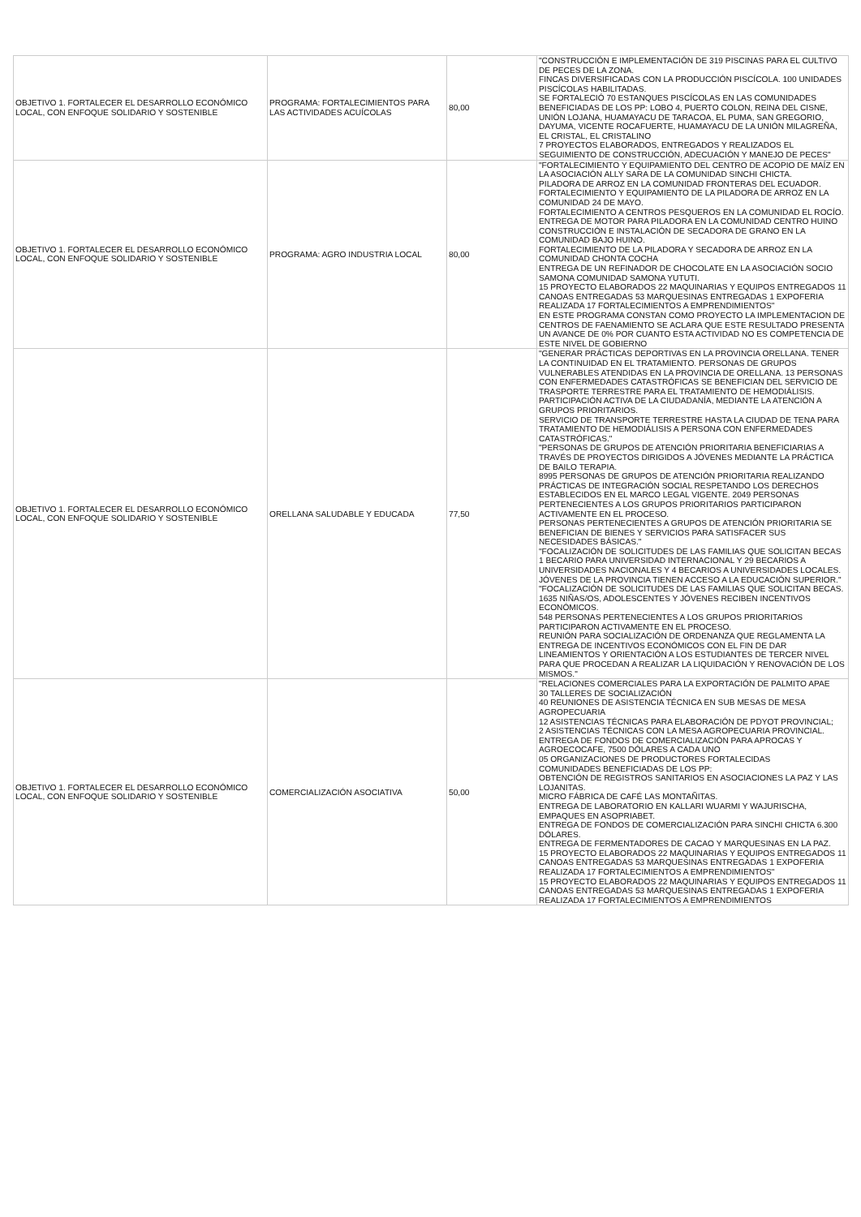| OBJETIVO 1. FORTALECER EL DESARROLLO ECONÓMICO LOCAL, CON ENFOQUE SOLIDARIO Y SOSTENIBLE | PROGRAMA: FORTALECIMIENTOS PARA LAS ACTIVIDADES ACUÍCOLAS | 80,00 | "CONSTRUCCIÓN E IMPLEMENTACIÓN DE 319 PISCINAS PARA EL CULTIVO DE PECES DE LA ZONA. FINCAS DIVERSIFICADAS CON LA PRODUCCIÓN PISCÍCOLA. 100 UNIDADES PISCÍCOLAS HABILITADAS. SE FORTALECIÓ 70 ESTANQUES PISCÍCOLAS EN LAS COMUNIDADES BENEFICIADAS DE LOS PP: LOBO 4, PUERTO COLON, REINA DEL CISNE, UNIÓN LOJANA, HUAMAYACU DE TARACOA, EL PUMA, SAN GREGORIO, DAYUMA, VICENTE ROCAFUERTE, HUAMAYACU DE LA UNIÓN MILAGREÑA, EL CRISTAL, EL CRISTALINO 7 PROYECTOS ELABORADOS, ENTREGADOS Y REALIZADOS EL SEGUIMIENTO DE CONSTRUCCIÓN, ADECUACIÓN Y MANEJO DE PECES" |
| OBJETIVO 1. FORTALECER EL DESARROLLO ECONÓMICO LOCAL, CON ENFOQUE SOLIDARIO Y SOSTENIBLE | PROGRAMA: AGRO INDUSTRIA LOCAL | 80,00 | "FORTALECIMIENTO Y EQUIPAMIENTO DEL CENTRO DE ACOPIO DE MAÍZ EN LA ASOCIACIÓN ALLY SARA DE LA COMUNIDAD SINCHI CHICTA. PILADORA DE ARROZ EN LA COMUNIDAD FRONTERAS DEL ECUADOR. FORTALECIMIENTO Y EQUIPAMIENTO DE LA PILADORA DE ARROZ EN LA COMUNIDAD 24 DE MAYO. FORTALECIMIENTO A CENTROS PESQUEROS EN LA COMUNIDAD EL ROCÍO. ENTREGA DE MOTOR PARA PILADORA EN LA COMUNIDAD CENTRO HUINO CONSTRUCCIÓN E INSTALACIÓN DE SECADORA DE GRANO EN LA COMUNIDAD BAJO HUINO. FORTALECIMIENTO DE LA PILADORA Y SECADORA DE ARROZ EN LA COMUNIDAD CHONTA COCHA ENTREGA DE UN REFINADOR DE CHOCOLATE EN LA ASOCIACIÓN SOCIO SAMONA COMUNIDAD SAMONA YUTUTI. 15 PROYECTO ELABORADOS 22 MAQUINARIAS Y EQUIPOS ENTREGADOS 11 CANOAS ENTREGADAS 53 MARQUESINAS ENTREGADAS 1 EXPOFERIA REALIZADA 17 FORTALECIMIENTOS A EMPRENDIMIENTOS" EN ESTE PROGRAMA CONSTAN COMO PROYECTO LA IMPLEMENTACION DE CENTROS DE FAENAMIENTO SE ACLARA QUE ESTE RESULTADO PRESENTA UN AVANCE DE 0% POR CUANTO ESTA ACTIVIDAD NO ES COMPETENCIA DE ESTE NIVEL DE GOBIERNO |
| OBJETIVO 1. FORTALECER EL DESARROLLO ECONÓMICO LOCAL, CON ENFOQUE SOLIDARIO Y SOSTENIBLE | ORELLANA SALUDABLE Y EDUCADA | 77,50 | "GENERAR PRÁCTICAS DEPORTIVAS EN LA PROVINCIA ORELLANA. TENER LA CONTINUIDAD EN EL TRATAMIENTO. PERSONAS DE GRUPOS VULNERABLES ATENDIDAS EN LA PROVINCIA DE ORELLANA. 13 PERSONAS CON ENFERMEDADES CATASTRÓFICAS SE BENEFICIAN DEL SERVICIO DE TRASPORTE TERRESTRE PARA EL TRATAMIENTO DE HEMODIÁLISIS. PARTICIPACIÓN ACTIVA DE LA CIUDADANÍA, MEDIANTE LA ATENCIÓN A GRUPOS PRIORITARIOS. SERVICIO DE TRANSPORTE TERRESTRE HASTA LA CIUDAD DE TENA PARA TRATAMIENTO DE HEMODIÁLISIS A PERSONA CON ENFERMEDADES CATASTRÓFICAS." "PERSONAS DE GRUPOS DE ATENCIÓN PRIORITARIA BENEFICIARIAS A TRAVÉS DE PROYECTOS DIRIGIDOS A JÓVENES MEDIANTE LA PRÁCTICA DE BAILO TERAPIA. 8995 PERSONAS DE GRUPOS DE ATENCIÓN PRIORITARIA REALIZANDO PRÁCTICAS DE INTEGRACIÓN SOCIAL RESPETANDO LOS DERECHOS ESTABLECIDOS EN EL MARCO LEGAL VIGENTE. 2049 PERSONAS PERTENECIENTES A LOS GRUPOS PRIORITARIOS PARTICIPARON ACTIVAMENTE EN EL PROCESO. PERSONAS PERTENECIENTES A GRUPOS DE ATENCIÓN PRIORITARIA SE BENEFICIAN DE BIENES Y SERVICIOS PARA SATISFACER SUS NECESIDADES BÁSICAS." "FOCALIZACIÓN DE SOLICITUDES DE LAS FAMILIAS QUE SOLICITAN BECAS 1 BECARIO PARA UNIVERSIDAD INTERNACIONAL Y 29 BECARIOS A UNIVERSIDADES NACIONALES Y 4 BECARIOS A UNIVERSIDADES LOCALES. JÓVENES DE LA PROVINCIA TIENEN ACCESO A LA EDUCACIÓN SUPERIOR." "FOCALIZACIÓN DE SOLICITUDES DE LAS FAMILIAS QUE SOLICITAN BECAS. 1635 NIÑAS/OS, ADOLESCENTES Y JÓVENES RECIBEN INCENTIVOS ECONÓMICOS. 548 PERSONAS PERTENECIENTES A LOS GRUPOS PRIORITARIOS PARTICIPARON ACTIVAMENTE EN EL PROCESO. REUNIÓN PARA SOCIALIZACIÓN DE ORDENANZA QUE REGLAMENTA LA ENTREGA DE INCENTIVOS ECONÓMICOS CON EL FIN DE DAR LINEAMIENTOS Y ORIENTACIÓN A LOS ESTUDIANTES DE TERCER NIVEL PARA QUE PROCEDAN A REALIZAR LA LIQUIDACIÓN Y RENOVACIÓN DE LOS MISMOS." |
| OBJETIVO 1. FORTALECER EL DESARROLLO ECONÓMICO LOCAL, CON ENFOQUE SOLIDARIO Y SOSTENIBLE | COMERCIALIZACIÓN ASOCIATIVA | 50,00 | "RELACIONES COMERCIALES PARA LA EXPORTACIÓN DE PALMITO APAE 30 TALLERES DE SOCIALIZACIÓN 40 REUNIONES DE ASISTENCIA TÉCNICA EN SUB MESAS DE MESA AGROPECUARIA 12 ASISTENCIAS TÉCNICAS PARA ELABORACIÓN DE PDYOT PROVINCIAL; 2 ASISTENCIAS TÉCNICAS CON LA MESA AGROPECUARIA PROVINCIAL. ENTREGA DE FONDOS DE COMERCIALIZACIÓN PARA APROCAS Y AGROECOCAFE, 7500 DÓLARES A CADA UNO 05 ORGANIZACIONES DE PRODUCTORES FORTALECIDAS COMUNIDADES BENEFICIADAS DE LOS PP: OBTENCIÓN DE REGISTROS SANITARIOS EN ASOCIACIONES LA PAZ Y LAS LOJANITAS. MICRO FÁBRICA DE CAFÉ LAS MONTAÑITAS. ENTREGA DE LABORATORIO EN KALLARI WUARMI Y WAJURISCHA, EMPAQUES EN ASOPRIABET. ENTREGA DE FONDOS DE COMERCIALIZACIÓN PARA SINCHI CHICTA 6.300 DÓLARES. ENTREGA DE FERMENTADORES DE CACAO Y MARQUESINAS EN LA PAZ. 15 PROYECTO ELABORADOS 22 MAQUINARIAS Y EQUIPOS ENTREGADOS 11 CANOAS ENTREGADAS 53 MARQUESINAS ENTREGADAS 1 EXPOFERIA REALIZADA 17 FORTALECIMIENTOS A EMPRENDIMIENTOS" 15 PROYECTO ELABORADOS 22 MAQUINARIAS Y EQUIPOS ENTREGADOS 11 CANOAS ENTREGADAS 53 MARQUESINAS ENTREGADAS 1 EXPOFERIA REALIZADA 17 FORTALECIMIENTOS A EMPRENDIMIENTOS |